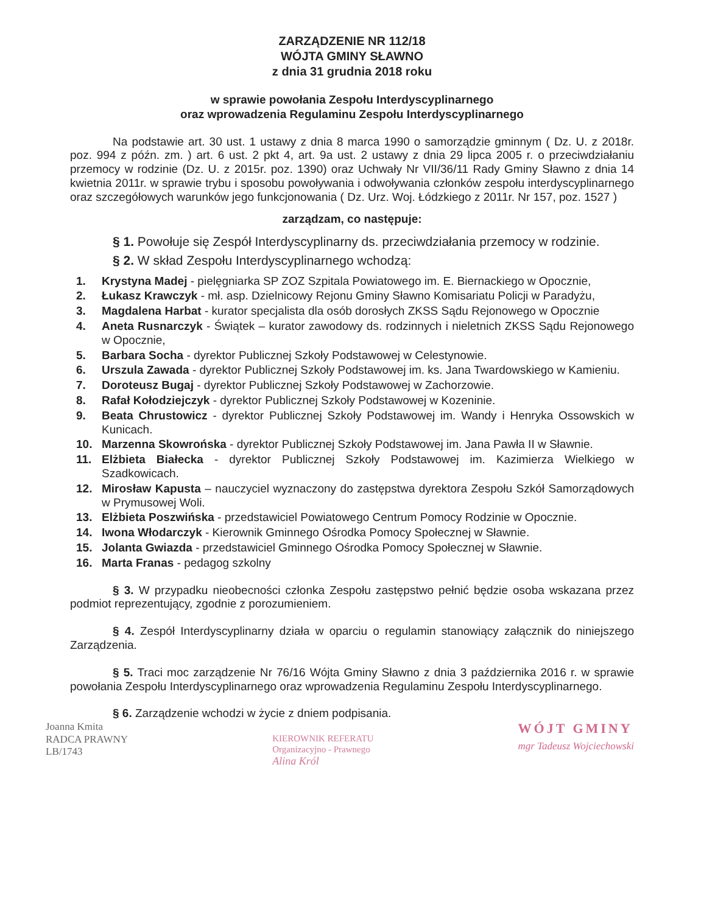ZARZĄDZENIE NR 112/18
WÓJTA GMINY SŁAWNO
z dnia 31 grudnia 2018 roku
w sprawie powołania Zespołu Interdyscyplinarnego
oraz wprowadzenia Regulaminu Zespołu Interdyscyplinarnego
Na podstawie art. 30 ust. 1 ustawy z dnia 8 marca 1990 o samorządzie gminnym ( Dz. U. z 2018r. poz. 994 z późn. zm. ) art. 6 ust. 2 pkt 4, art. 9a ust. 2 ustawy z dnia 29 lipca 2005 r. o przeciwdziałaniu przemocy w rodzinie (Dz. U. z 2015r. poz. 1390) oraz Uchwały Nr VII/36/11 Rady Gminy Sławno z dnia 14 kwietnia 2011r. w sprawie trybu i sposobu powoływania i odwoływania członków zespołu interdyscyplinarnego oraz szczegółowych warunków jego funkcjonowania ( Dz. Urz. Woj. Łódzkiego z 2011r. Nr 157, poz. 1527 )
zarządzam, co następuje:
§ 1. Powołuje się Zespół Interdyscyplinarny ds. przeciwdziałania przemocy w rodzinie.
§ 2. W skład Zespołu Interdyscyplinarnego wchodzą:
1. Krystyna Madej - pielęgniarka SP ZOZ Szpitala Powiatowego im. E. Biernackiego w Opocznie,
2. Łukasz Krawczyk - mł. asp. Dzielnicowy Rejonu Gminy Sławno Komisariatu Policji w Paradyżu,
3. Magdalena Harbat - kurator specjalista dla osób dorosłych ZKSS Sądu Rejonowego w Opocznie
4. Aneta Rusnarczyk - Świątek – kurator zawodowy ds. rodzinnych i nieletnich ZKSS Sądu Rejonowego w Opocznie,
5. Barbara Socha - dyrektor Publicznej Szkoły Podstawowej w Celestynowie.
6. Urszula Zawada - dyrektor Publicznej Szkoły Podstawowej im. ks. Jana Twardowskiego w Kamieniu.
7. Doroteusz Bugaj - dyrektor Publicznej Szkoły Podstawowej w Zachorzowie.
8. Rafał Kołodziejczyk - dyrektor Publicznej Szkoły Podstawowej w Kozeninie.
9. Beata Chrustowicz - dyrektor Publicznej Szkoły Podstawowej im. Wandy i Henryka Ossowskich w Kunicach.
10. Marzenna Skowrońska - dyrektor Publicznej Szkoły Podstawowej im. Jana Pawła II w Sławnie.
11. Elżbieta Białecka - dyrektor Publicznej Szkoły Podstawowej im. Kazimierza Wielkiego w Szadkowicach.
12. Mirosław Kapusta – nauczyciel wyznaczony do zastępstwa dyrektora Zespołu Szkół Samorządowych w Prymusowej Woli.
13. Elżbieta Poszwińska - przedstawiciel Powiatowego Centrum Pomocy Rodzinie w Opocznie.
14. Iwona Włodarczyk - Kierownik Gminnego Ośrodka Pomocy Społecznej w Sławnie.
15. Jolanta Gwiazda - przedstawiciel Gminnego Ośrodka Pomocy Społecznej w Sławnie.
16. Marta Franas - pedagog szkolny
§ 3. W przypadku nieobecności członka Zespołu zastępstwo pełnić będzie osoba wskazana przez podmiot reprezentujący, zgodnie z porozumieniem.
§ 4. Zespół Interdyscyplinarny działa w oparciu o regulamin stanowiący załącznik do niniejszego Zarządzenia.
§ 5. Traci moc zarządzenie Nr 76/16 Wójta Gminy Sławno z dnia 3 października 2016 r. w sprawie powołania Zespołu Interdyscyplinarnego oraz wprowadzenia Regulaminu Zespołu Interdyscyplinarnego.
§ 6. Zarządzenie wchodzi w życie z dniem podpisania.
Joanna Kmita
RADCA PRAWNY
LB/1743
KIEROWNIK REFERATU
Organizacyjno - Prawnego
Alina Król
WÓJT GMINY
mgr Tadeusz Wojciechowski